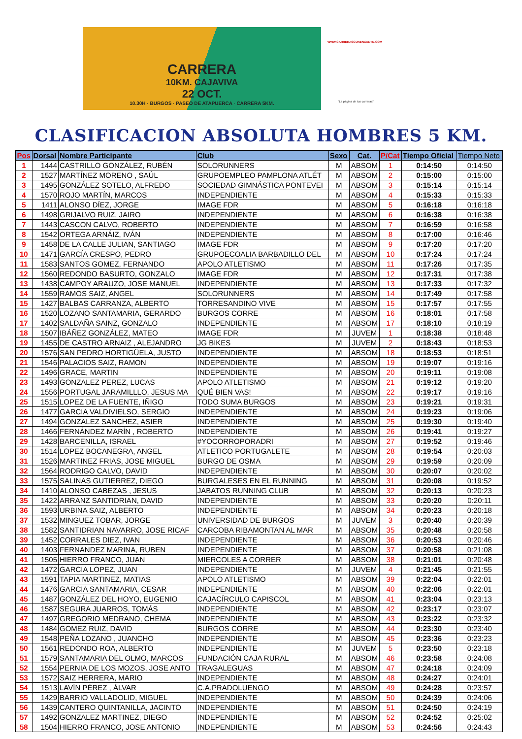CARRERA
10KM. CAJAVIVA
22 OCT.
10.30H · BURGOS · PASEO DE ATAPUERCA · CARRERA 5KM.
WWW.CARRERASCONENCANTO.COM
"La página de tus carreras"
CLASIFICACION ABSOLUTA HOMBRES 5 KM.
| Pos | Dorsal | Nombre Participante | Club | Sexo | Cat. | P/Cat | Tiempo Oficial | Tiempo Neto |
| --- | --- | --- | --- | --- | --- | --- | --- | --- |
| 1 | 1444 | CASTRILLO GONZÁLEZ, RUBÉN | SOLORUNNERS | M | ABSOM | 1 | 0:14:50 | 0:14:50 |
| 2 | 1527 | MARTÍNEZ MORENO , SAÚL | GRUPOEMPLEO PAMPLONA ATLÉT | M | ABSOM | 2 | 0:15:00 | 0:15:00 |
| 3 | 1495 | GONZÁLEZ SOTELO, ALFREDO | SOCIEDAD GIMNÁSTICA PONTEVEI | M | ABSOM | 3 | 0:15:14 | 0:15:14 |
| 4 | 1570 | ROJO MARTÍN, MARCOS | INDEPENDIENTE | M | ABSOM | 4 | 0:15:33 | 0:15:33 |
| 5 | 1411 | ALONSO DÍEZ, JORGE | IMAGE FDR | M | ABSOM | 5 | 0:16:18 | 0:16:18 |
| 6 | 1498 | GRIJALVO RUIZ, JAIRO | INDEPENDIENTE | M | ABSOM | 6 | 0:16:38 | 0:16:38 |
| 7 | 1443 | CASCON CALVO, ROBERTO | INDEPENDIENTE | M | ABSOM | 7 | 0:16:59 | 0:16:58 |
| 8 | 1542 | ORTEGA ARNÁIZ, IVÁN | INDEPENDIENTE | M | ABSOM | 8 | 0:17:00 | 0:16:46 |
| 9 | 1458 | DE LA CALLE JULIAN, SANTIAGO | IMAGE FDR | M | ABSOM | 9 | 0:17:20 | 0:17:20 |
| 10 | 1471 | GARCÍA CRESPO, PEDRO | GRUPOECOALIA BARBADILLO DEL | M | ABSOM | 10 | 0:17:24 | 0:17:24 |
| 11 | 1583 | SANTOS GOMEZ, FERNANDO | APOLO ATLETISMO | M | ABSOM | 11 | 0:17:26 | 0:17:35 |
| 12 | 1560 | REDONDO BASURTO, GONZALO | IMAGE FDR | M | ABSOM | 12 | 0:17:31 | 0:17:38 |
| 13 | 1438 | CAMPOY ARAUZO, JOSE MANUEL | INDEPENDIENTE | M | ABSOM | 13 | 0:17:33 | 0:17:32 |
| 14 | 1559 | RAMOS SAIZ, ANGEL | SOLORUNNERS | M | ABSOM | 14 | 0:17:49 | 0:17:58 |
| 15 | 1427 | BALBAS CARRANZA, ALBERTO | TORRESANDINO VIVE | M | ABSOM | 15 | 0:17:57 | 0:17:55 |
| 16 | 1520 | LOZANO SANTAMARIA, GERARDO | BURGOS CORRE | M | ABSOM | 16 | 0:18:01 | 0:17:58 |
| 17 | 1402 | SALDAÑA SAINZ, GONZALO | INDEPENDIENTE | M | ABSOM | 17 | 0:18:10 | 0:18:19 |
| 18 | 1507 | IBÁÑEZ GONZÁLEZ, MATEO | IMAGE FDR | M | JUVEM | 1 | 0:18:38 | 0:18:48 |
| 19 | 1455 | DE CASTRO ARNAIZ , ALEJANDRO | JG BIKES | M | JUVEM | 2 | 0:18:43 | 0:18:53 |
| 20 | 1576 | SAN PEDRO HORTIGÜELA, JUSTO | INDEPENDIENTE | M | ABSOM | 18 | 0:18:53 | 0:18:51 |
| 21 | 1546 | PALACIOS SAIZ, RAMON | INDEPENDIENTE | M | ABSOM | 19 | 0:19:07 | 0:19:16 |
| 22 | 1496 | GRACE, MARTIN | INDEPENDIENTE | M | ABSOM | 20 | 0:19:11 | 0:19:08 |
| 23 | 1493 | GONZALEZ PEREZ, LUCAS | APOLO ATLETISMO | M | ABSOM | 21 | 0:19:12 | 0:19:20 |
| 24 | 1556 | PORTUGAL JARAMILLLO, JESUS MA | QUÉ BIEN VAS! | M | ABSOM | 22 | 0:19:17 | 0:19:16 |
| 25 | 1515 | LOPEZ DE LA FUENTE, IÑIGO | TODO SUMA BURGOS | M | ABSOM | 23 | 0:19:21 | 0:19:31 |
| 26 | 1477 | GARCIA VALDIVIELSO, SERGIO | INDEPENDIENTE | M | ABSOM | 24 | 0:19:23 | 0:19:06 |
| 27 | 1494 | GONZALEZ SANCHEZ, ASIER | INDEPENDIENTE | M | ABSOM | 25 | 0:19:30 | 0:19:40 |
| 28 | 1466 | FERNÁNDEZ MARÍN , ROBERTO | INDEPENDIENTE | M | ABSOM | 26 | 0:19:41 | 0:19:27 |
| 29 | 1428 | BARCENILLA, ISRAEL | #YOCORROPORADRI | M | ABSOM | 27 | 0:19:52 | 0:19:46 |
| 30 | 1514 | LOPEZ BOCANEGRA, ANGEL | ATLETICO PORTUGALETE | M | ABSOM | 28 | 0:19:54 | 0:20:03 |
| 31 | 1526 | MARTINEZ FRIAS, JOSE MIGUEL | BURGO DE OSMA | M | ABSOM | 29 | 0:19:59 | 0:20:09 |
| 32 | 1564 | RODRIGO CALVO, DAVID | INDEPENDIENTE | M | ABSOM | 30 | 0:20:07 | 0:20:02 |
| 33 | 1575 | SALINAS GUTIERREZ, DIEGO | BURGALESES EN EL RUNNING | M | ABSOM | 31 | 0:20:08 | 0:19:52 |
| 34 | 1410 | ALONSO CABEZAS , JESUS | JABATOS RUNNING CLUB | M | ABSOM | 32 | 0:20:13 | 0:20:23 |
| 35 | 1422 | ARRANZ SANTIDRIAN, DAVID | INDEPENDIENTE | M | ABSOM | 33 | 0:20:20 | 0:20:11 |
| 36 | 1593 | URBINA SAIZ, ALBERTO | INDEPENDIENTE | M | ABSOM | 34 | 0:20:23 | 0:20:18 |
| 37 | 1532 | MINGUEZ TOBAR, JORGE | UNIVERSIDAD DE BURGOS | M | JUVEM | 3 | 0:20:40 | 0:20:39 |
| 38 | 1582 | SANTIDRIAN NAVARRO, JOSE RICAF | CARCOBA RIBAMONTAN AL MAR | M | ABSOM | 35 | 0:20:48 | 0:20:58 |
| 39 | 1452 | CORRALES DIEZ, IVAN | INDEPENDIENTE | M | ABSOM | 36 | 0:20:53 | 0:20:46 |
| 40 | 1403 | FERNANDEZ MARINA, RUBEN | INDEPENDIENTE | M | ABSOM | 37 | 0:20:58 | 0:21:08 |
| 41 | 1505 | HIERRO FRANCO, JUAN | MIERCOLES A CORRER | M | ABSOM | 38 | 0:21:01 | 0:20:48 |
| 42 | 1472 | GARCIA LOPEZ, JUAN | INDEPENDIENTE | M | JUVEM | 4 | 0:21:45 | 0:21:55 |
| 43 | 1591 | TAPIA MARTINEZ, MATIAS | APOLO ATLETISMO | M | ABSOM | 39 | 0:22:04 | 0:22:01 |
| 44 | 1476 | GARCIA SANTAMARIA, CESAR | INDEPENDIENTE | M | ABSOM | 40 | 0:22:06 | 0:22:01 |
| 45 | 1487 | GONZÁLEZ DEL HOYO, EUGENIO | CAJACÍRCULO CAPISCOL | M | ABSOM | 41 | 0:23:04 | 0:23:13 |
| 46 | 1587 | SEGURA JUARROS, TOMÁS | INDEPENDIENTE | M | ABSOM | 42 | 0:23:17 | 0:23:07 |
| 47 | 1497 | GREGORIO MEDRANO, CHEMA | INDEPENDIENTE | M | ABSOM | 43 | 0:23:22 | 0:23:32 |
| 48 | 1484 | GOMEZ RUIZ, DAVID | BURGOS CORRE | M | ABSOM | 44 | 0:23:30 | 0:23:40 |
| 49 | 1548 | PEÑA LOZANO , JUANCHO | INDEPENDIENTE | M | ABSOM | 45 | 0:23:36 | 0:23:23 |
| 50 | 1561 | REDONDO ROA, ALBERTO | INDEPENDIENTE | M | JUVEM | 5 | 0:23:50 | 0:23:18 |
| 51 | 1579 | SANTAMARIA DEL OLMO, MARCOS | FUNDACIÓN CAJA RURAL | M | ABSOM | 46 | 0:23:58 | 0:24:08 |
| 52 | 1554 | PERNIA DE LOS MOZOS, JOSE ANTO | TRAGALEGUAS | M | ABSOM | 47 | 0:24:18 | 0:24:09 |
| 53 | 1572 | SAIZ HERRERA, MARIO | INDEPENDIENTE | M | ABSOM | 48 | 0:24:27 | 0:24:01 |
| 54 | 1513 | LAVÍN PÉREZ , ÁLVAR | C.A.PRADOLUENGO | M | ABSOM | 49 | 0:24:28 | 0:23:57 |
| 55 | 1429 | BARRIO VALLADOLID, MIGUEL | INDEPENDIENTE | M | ABSOM | 50 | 0:24:39 | 0:24:06 |
| 56 | 1439 | CANTERO QUINTANILLA, JACINTO | INDEPENDIENTE | M | ABSOM | 51 | 0:24:50 | 0:24:19 |
| 57 | 1492 | GONZALEZ MARTINEZ, DIEGO | INDEPENDIENTE | M | ABSOM | 52 | 0:24:52 | 0:25:02 |
| 58 | 1504 | HIERRO FRANCO, JOSE ANTONIO | INDEPENDIENTE | M | ABSOM | 53 | 0:24:56 | 0:24:43 |